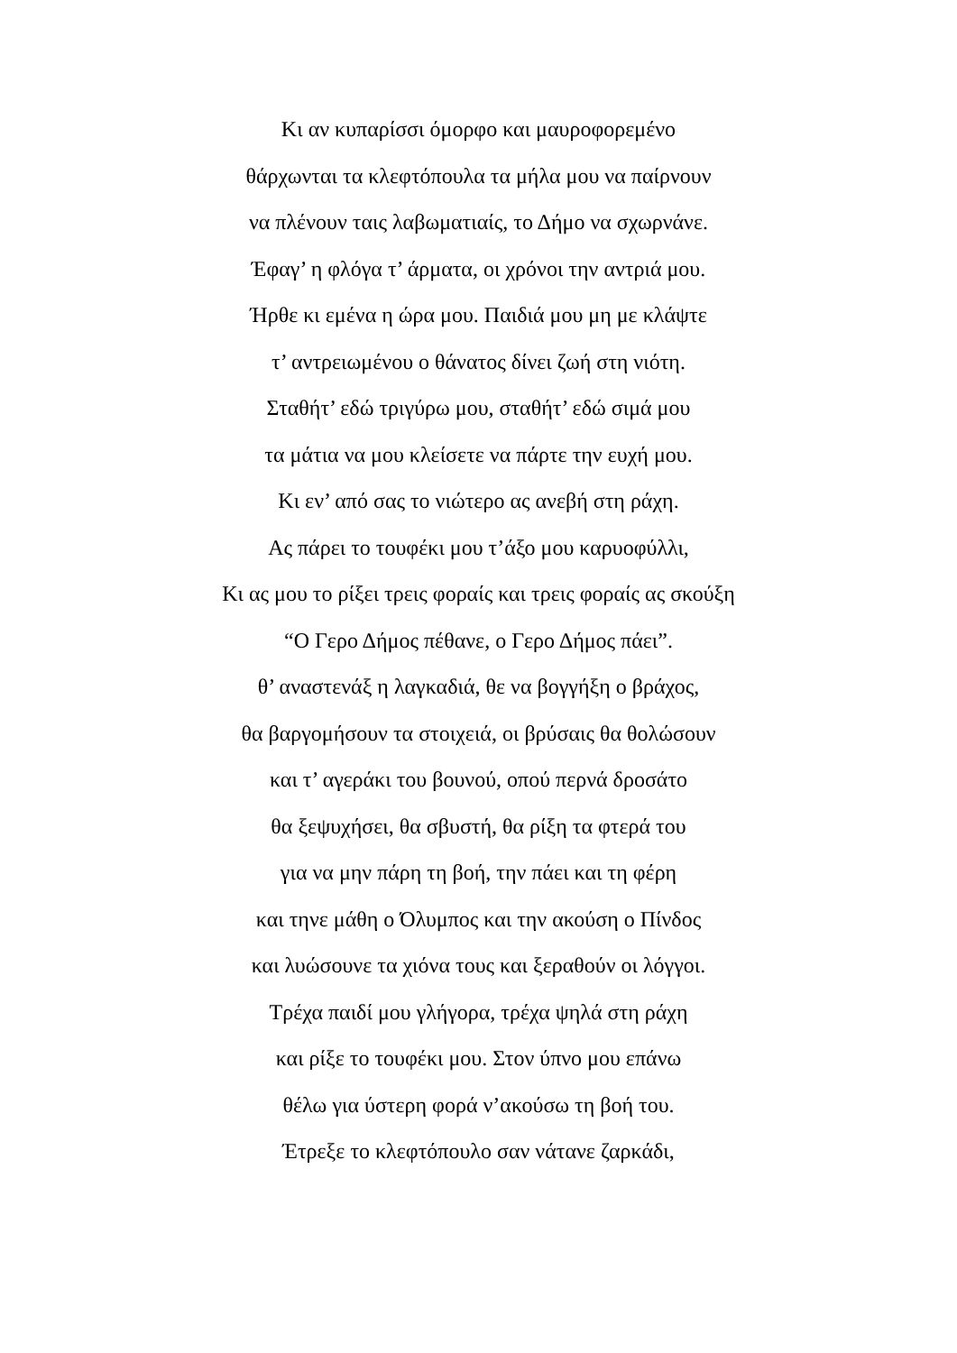Κι αν κυπαρίσσι όμορφο και μαυροφορεμένο
θάρχωνται τα κλεφτόπουλα τα μήλα μου να παίρνουν
να πλένουν ταις λαβωματιαίς, το Δήμο να σχωρνάνε.
Έφαγ’ η φλόγα τ’ άρματα, οι χρόνοι την αντριά μου.
Ήρθε κι εμένα η ώρα μου. Παιδιά μου μη με κλάψτε
τ’ αντρειωμένου ο θάνατος δίνει ζωή στη νιότη.
Σταθήτ’ εδώ τριγύρω μου, σταθήτ’ εδώ σιμά μου
τα μάτια να μου κλείσετε να πάρτε την ευχή μου.
Κι εν’ από σας το νιώτερο ας ανεβή στη ράχη.
Ας πάρει το τουφέκι μου τ’άξο μου καρυοφύλλι,
Κι ας μου το ρίξει τρεις φοραίς και τρεις φοραίς ας σκούξη
“Ο Γερο Δήμος πέθανε, ο Γερο Δήμος πάει”.
θ’ αναστενάξ η λαγκαδιά, θε να βογγήξη ο βράχος,
θα βαργομήσουν τα στοιχειά, οι βρύσαις θα θολώσουν
και τ’ αγεράκι του βουνού, οπού περνά δροσάτο
θα ξεψυχήσει, θα σβυστή, θα ρίξη τα φτερά του
για να μην πάρη τη βοή, την πάει και τη φέρη
και τηνε μάθη ο Όλυμπος και την ακούση ο Πίνδος
και λυώσουνε τα χιόνα τους και ξεραθούν οι λόγγοι.
Τρέχα παιδί μου γλήγορα, τρέχα ψηλά στη ράχη
και ρίξε το τουφέκι μου. Στον ύπνο μου επάνω
θέλω για ύστερη φορά ν’ακούσω τη βοή του.
Έτρεξε το κλεφτόπουλο σαν νάτανε ζαρκάδι,